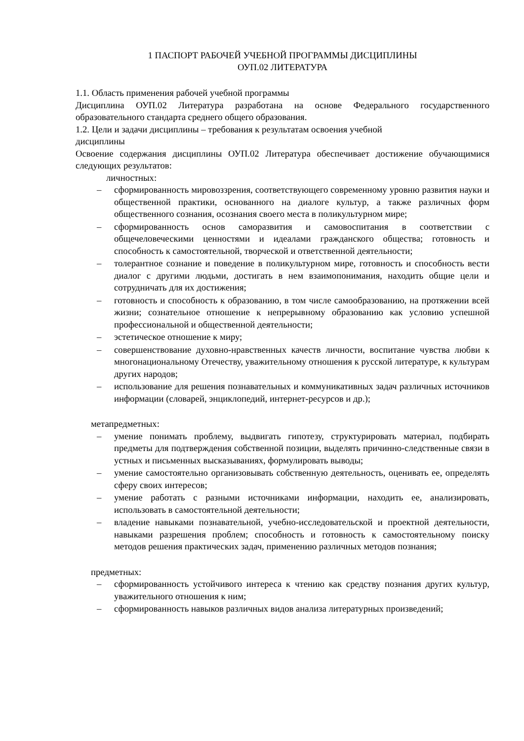1 ПАСПОРТ РАБОЧЕЙ УЧЕБНОЙ ПРОГРАММЫ ДИСЦИПЛИНЫ
ОУП.02 ЛИТЕРАТУРА
1.1. Область применения рабочей учебной программы
Дисциплина ОУП.02 Литература разработана на основе Федерального государственного образовательного стандарта среднего общего образования.
1.2. Цели и задачи дисциплины – требования к результатам освоения учебной
дисциплины
Освоение содержания дисциплины ОУП.02 Литература обеспечивает достижение обучающимися следующих результатов:
личностных:
– сформированность мировоззрения, соответствующего современному уровню развития науки и общественной практики, основанного на диалоге культур, а также различных форм общественного сознания, осознания своего места в поликультурном мире;
– сформированность основ саморазвития и самовоспитания в соответствии с общечеловеческими ценностями и идеалами гражданского общества; готовность и способность к самостоятельной, творческой и ответственной деятельности;
– толерантное сознание и поведение в поликультурном мире, готовность и способность вести диалог с другими людьми, достигать в нем взаимопонимания, находить общие цели и сотрудничать для их достижения;
– готовность и способность к образованию, в том числе самообразованию, на протяжении всей жизни; сознательное отношение к непрерывному образованию как условию успешной профессиональной и общественной деятельности;
– эстетическое отношение к миру;
– совершенствование духовно-нравственных качеств личности, воспитание чувства любви к многонациональному Отечеству, уважительному отношения к русской литературе, к культурам других народов;
– использование для решения познавательных и коммуникативных задач различных источников информации (словарей, энциклопедий, интернет-ресурсов и др.);
метапредметных:
– умение понимать проблему, выдвигать гипотезу, структурировать материал, подбирать предметы для подтверждения собственной позиции, выделять причинно-следственные связи в устных и письменных высказываниях, формулировать выводы;
– умение самостоятельно организовывать собственную деятельность, оценивать ее, определять сферу своих интересов;
– умение работать с разными источниками информации, находить ее, анализировать, использовать в самостоятельной деятельности;
– владение навыками познавательной, учебно-исследовательской и проектной деятельности, навыками разрешения проблем; способность и готовность к самостоятельному поиску методов решения практических задач, применению различных методов познания;
предметных:
– сформированность устойчивого интереса к чтению как средству познания других культур, уважительного отношения к ним;
– сформированность навыков различных видов анализа литературных произведений;